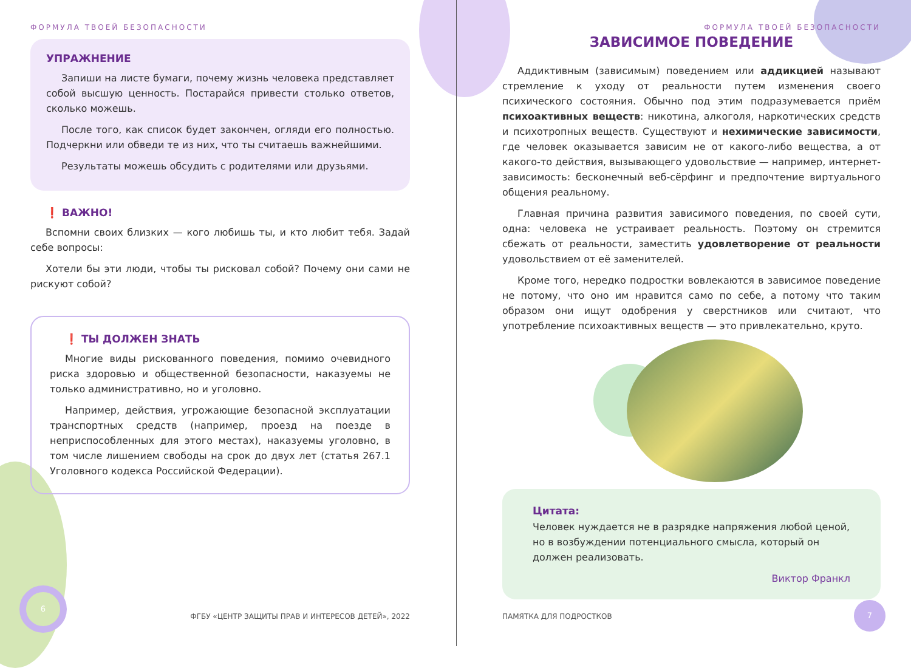ФОРМУЛА ТВОЕЙ БЕЗОПАСНОСТИ
УПРАЖНЕНИЕ
Запиши на листе бумаги, почему жизнь человека представляет собой высшую ценность. Постарайся привести столько ответов, сколько можешь.
После того, как список будет закончен, огляди его полностью. Подчеркни или обведи те из них, что ты считаешь важнейшими.
Результаты можешь обсудить с родителями или друзьями.
❗ ВАЖНО!
Вспомни своих близких — кого любишь ты, и кто любит тебя. Задай себе вопросы:
Хотели бы эти люди, чтобы ты рисковал собой? Почему они сами не рискуют собой?
❗ ТЫ ДОЛЖЕН ЗНАТЬ
Многие виды рискованного поведения, помимо очевидного риска здоровью и общественной безопасности, наказуемы не только административно, но и уголовно.
Например, действия, угрожающие безопасной эксплуатации транспортных средств (например, проезд на поезде в неприспособленных для этого местах), наказуемы уголовно, в том числе лишением свободы на срок до двух лет (статья 267.1 Уголовного кодекса Российской Федерации).
6
ФГБУ «ЦЕНТР ЗАЩИТЫ ПРАВ И ИНТЕРЕСОВ ДЕТЕЙ», 2022
ФОРМУЛА ТВОЕЙ БЕЗОПАСНОСТИ
ЗАВИСИМОЕ ПОВЕДЕНИЕ
Аддиктивным (зависимым) поведением или аддикцией называют стремление к уходу от реальности путем изменения своего психического состояния. Обычно под этим подразумевается приём психоактивных веществ: никотина, алкоголя, наркотических средств и психотропных веществ. Существуют и нехимические зависимости, где человек оказывается зависим не от какого-либо вещества, а от какого-то действия, вызывающего удовольствие — например, интернет-зависимость: бесконечный веб-сёрфинг и предпочтение виртуального общения реальному.
Главная причина развития зависимого поведения, по своей сути, одна: человека не устраивает реальность. Поэтому он стремится сбежать от реальности, заместить удовлетворение от реальности удовольствием от её заменителей.
Кроме того, нередко подростки вовлекаются в зависимое поведение не потому, что оно им нравится само по себе, а потому что таким образом они ищут одобрения у сверстников или считают, что употребление психоактивных веществ — это привлекательно, круто.
Цитата:
Человек нуждается не в разрядке напряжения любой ценой, но в возбуждении потенциального смысла, который он должен реализовать.
Виктор Франкл
ПАМЯТКА ДЛЯ ПОДРОСТКОВ
7